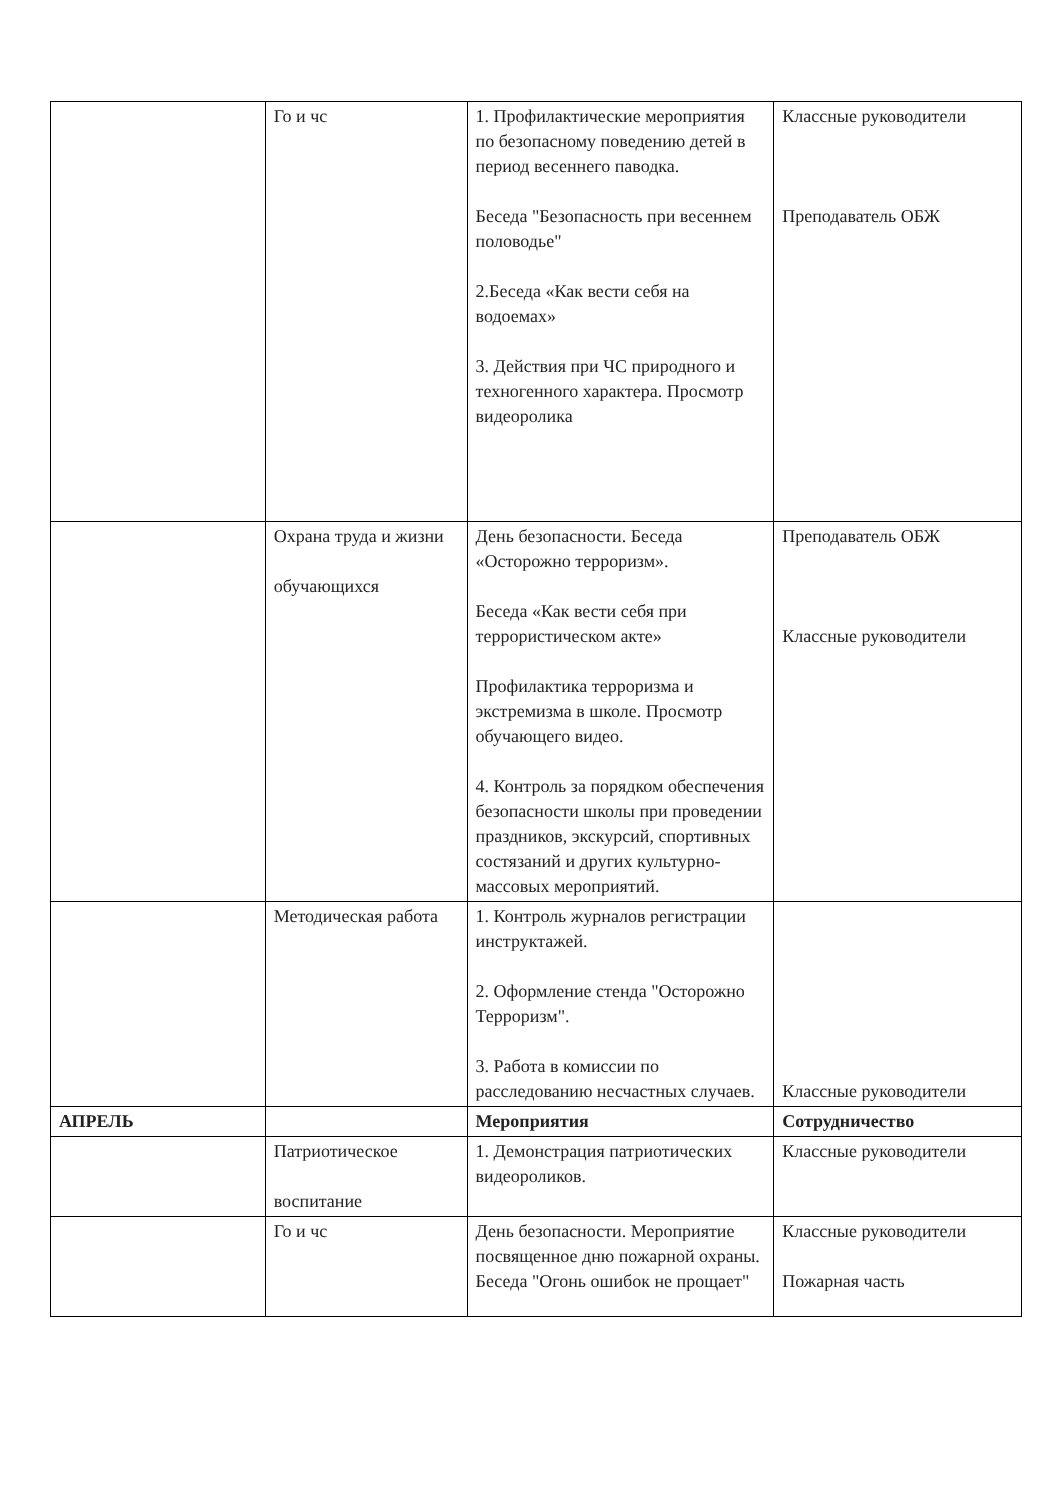| | Го и чс | 1. Профилактические мероприятия по безопасному поведению детей в период весеннего паводка. Беседа "Безопасность при весеннем половодье" 2.Беседа «Как вести себя на водоемах» 3. Действия при ЧС природного и техногенного характера. Просмотр видеоролика | Классные руководители Преподаватель ОБЖ |
| | Охрана труда и жизни обучающихся | День безопасности. Беседа «Осторожно терроризм». Беседа «Как вести себя при террористическом акте» Профилактика терроризма и экстремизма в школе. Просмотр обучающего видео. 4. Контроль за порядком обеспечения безопасности школы при проведении праздников, экскурсий, спортивных состязаний и других культурно-массовых мероприятий. | Преподаватель ОБЖ Классные руководители |
| | Методическая работа | 1. Контроль журналов регистрации инструктажей. 2. Оформление стенда "Осторожно Терроризм". 3. Работа в комиссии по расследованию несчастных случаев. | Классные руководители |
| АПРЕЛЬ | | Мероприятия | Сотрудничество |
| | Патриотическое воспитание | 1. Демонстрация патриотических видеороликов. | Классные руководители |
| | Го и чс | День безопасности. Мероприятие посвященное дню пожарной охраны. Беседа "Огонь ошибок не прощает" | Классные руководители Пожарная часть |